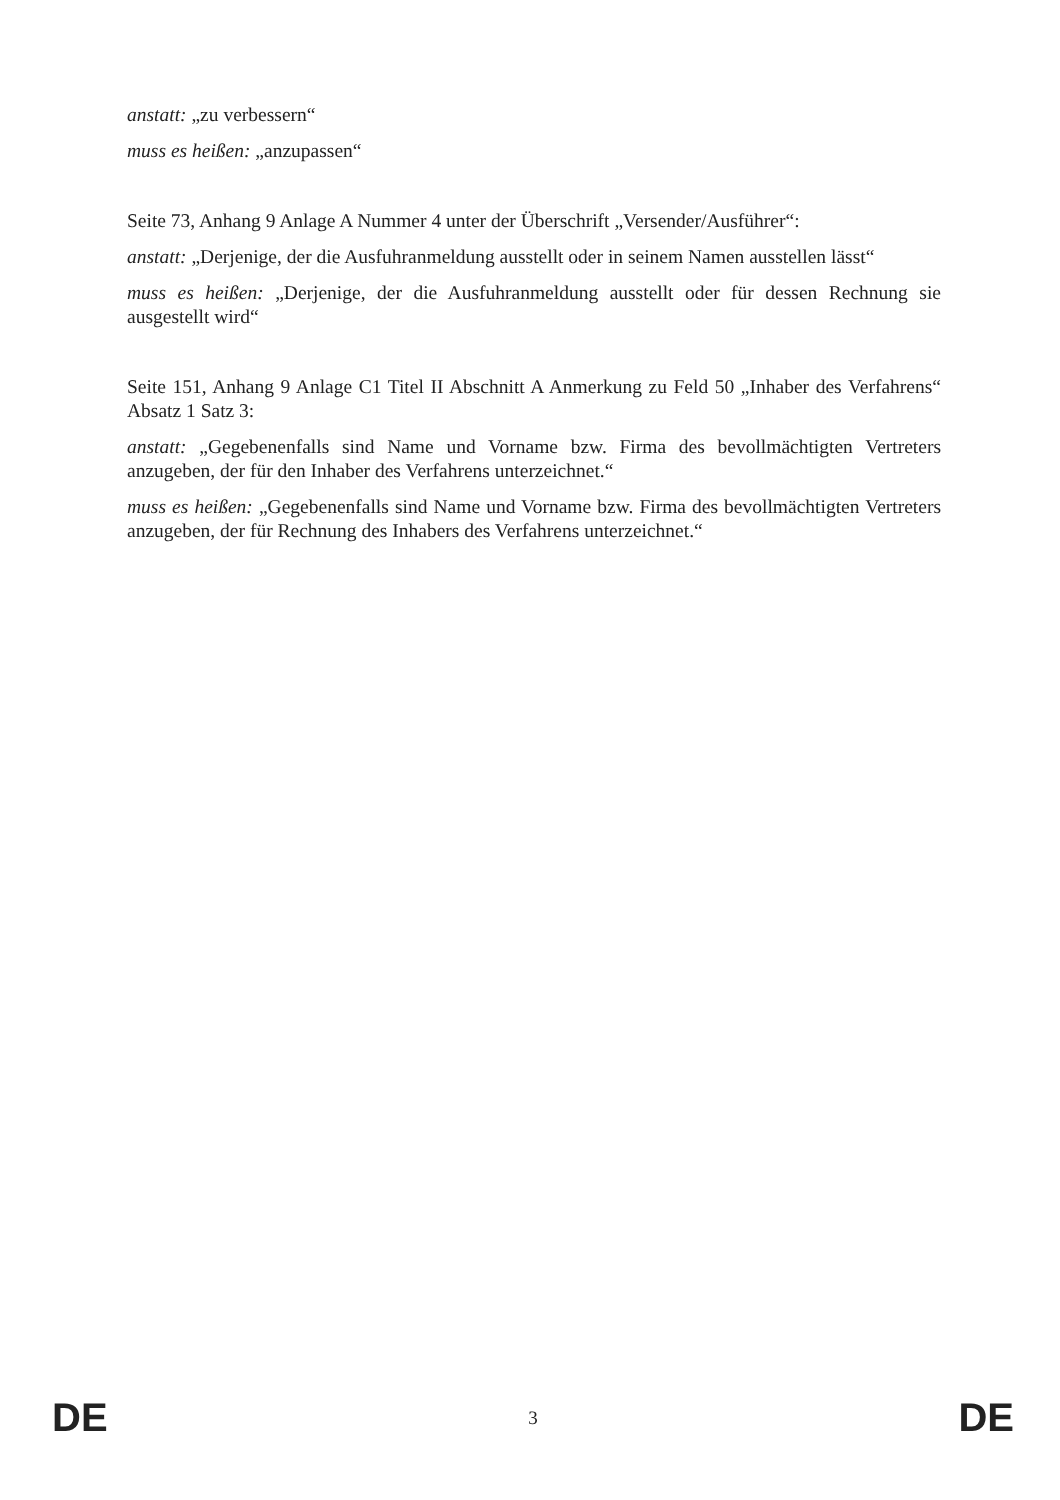anstatt: „zu verbessern“
muss es heißen: „anzupassen“
Seite 73, Anhang 9 Anlage A Nummer 4 unter der Überschrift „Versender/Ausführer“:
anstatt: „Derjenige, der die Ausfuhranmeldung ausstellt oder in seinem Namen ausstellen lässt“
muss es heißen: „Derjenige, der die Ausfuhranmeldung ausstellt oder für dessen Rechnung sie ausgestellt wird“
Seite 151, Anhang 9 Anlage C1 Titel II Abschnitt A Anmerkung zu Feld 50 „Inhaber des Verfahrens“ Absatz 1 Satz 3:
anstatt: „Gegebenenfalls sind Name und Vorname bzw. Firma des bevollmächtigten Vertreters anzugeben, der für den Inhaber des Verfahrens unterzeichnet.“
muss es heißen: „Gegebenenfalls sind Name und Vorname bzw. Firma des bevollmächtigten Vertreters anzugeben, der für Rechnung des Inhabers des Verfahrens unterzeichnet.“
DE 3 DE